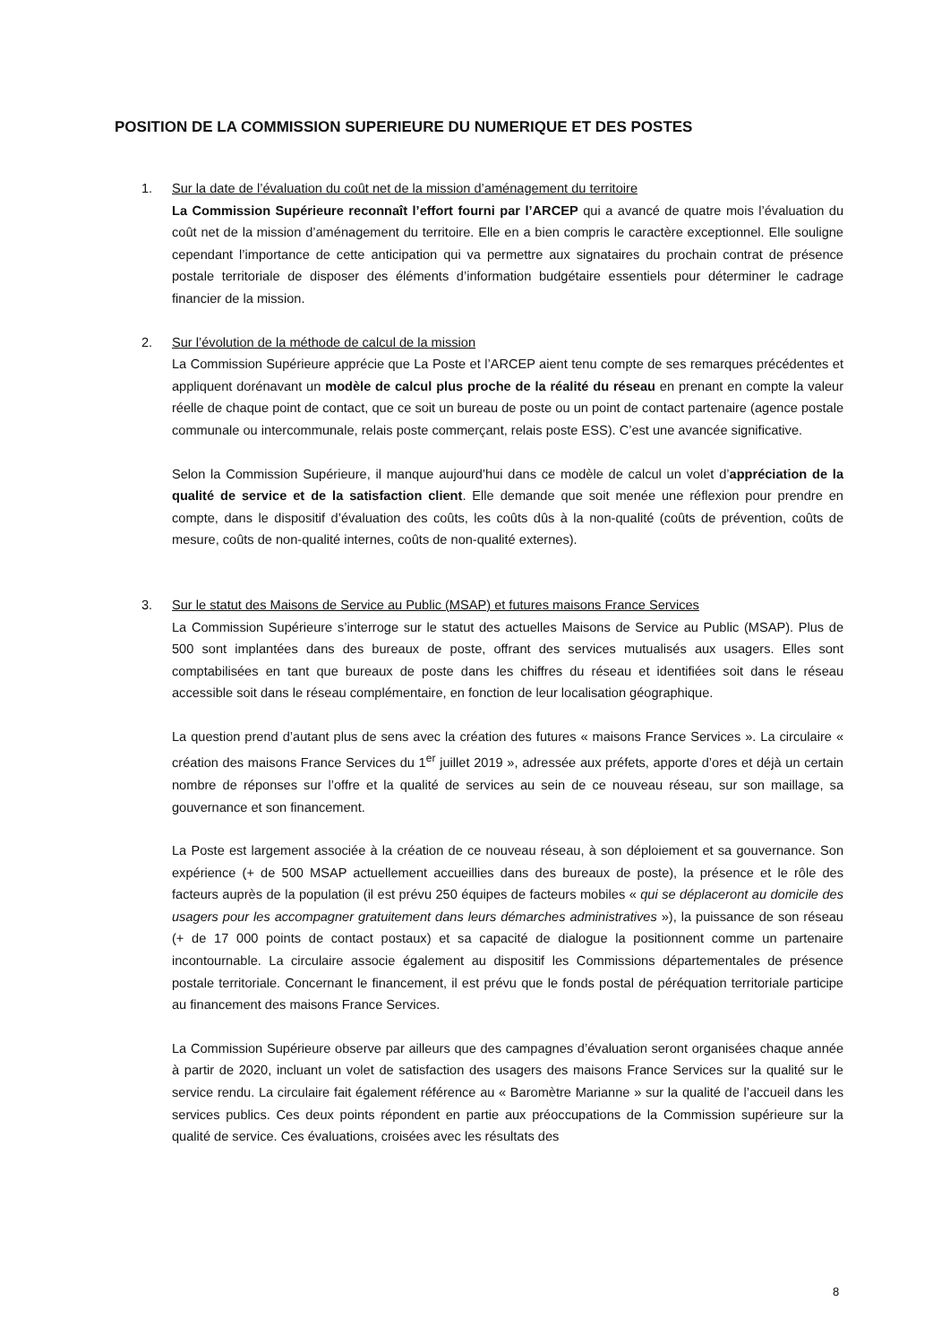POSITION DE LA COMMISSION SUPERIEURE DU NUMERIQUE ET DES POSTES
1. Sur la date de l’évaluation du coût net de la mission d’aménagement du territoire
La Commission Supérieure reconnaît l’effort fourni par l’ARCEP qui a avancé de quatre mois l’évaluation du coût net de la mission d’aménagement du territoire. Elle en a bien compris le caractère exceptionnel. Elle souligne cependant l’importance de cette anticipation qui va permettre aux signataires du prochain contrat de présence postale territoriale de disposer des éléments d’information budgétaire essentiels pour déterminer le cadrage financier de la mission.
2. Sur l’évolution de la méthode de calcul de la mission
La Commission Supérieure apprécie que La Poste et l’ARCEP aient tenu compte de ses remarques précédentes et appliquent dorénavant un modèle de calcul plus proche de la réalité du réseau en prenant en compte la valeur réelle de chaque point de contact, que ce soit un bureau de poste ou un point de contact partenaire (agence postale communale ou intercommunale, relais poste commerçant, relais poste ESS). C’est une avancée significative.
Selon la Commission Supérieure, il manque aujourd’hui dans ce modèle de calcul un volet d’appréciation de la qualité de service et de la satisfaction client. Elle demande que soit menée une réflexion pour prendre en compte, dans le dispositif d’évaluation des coûts, les coûts dûs à la non-qualité (coûts de prévention, coûts de mesure, coûts de non-qualité internes, coûts de non-qualité externes).
3. Sur le statut des Maisons de Service au Public (MSAP) et futures maisons France Services
La Commission Supérieure s’interroge sur le statut des actuelles Maisons de Service au Public (MSAP). Plus de 500 sont implantées dans des bureaux de poste, offrant des services mutualisés aux usagers. Elles sont comptabilisées en tant que bureaux de poste dans les chiffres du réseau et identifiées soit dans le réseau accessible soit dans le réseau complémentaire, en fonction de leur localisation géographique.
La question prend d’autant plus de sens avec la création des futures « maisons France Services ». La circulaire « création des maisons France Services du 1<sup>er</sup> juillet 2019 », adressée aux préfets, apporte d’ores et déjà un certain nombre de réponses sur l’offre et la qualité de services au sein de ce nouveau réseau, sur son maillage, sa gouvernance et son financement.
La Poste est largement associée à la création de ce nouveau réseau, à son déploiement et sa gouvernance. Son expérience (+ de 500 MSAP actuellement accueillies dans des bureaux de poste), la présence et le rôle des facteurs auprès de la population (il est prévu 250 équipes de facteurs mobiles « qui se déplaceront au domicile des usagers pour les accompagner gratuitement dans leurs démarches administratives »), la puissance de son réseau (+ de 17 000 points de contact postaux) et sa capacité de dialogue la positionnent comme un partenaire incontournable. La circulaire associe également au dispositif les Commissions départementales de présence postale territoriale. Concernant le financement, il est prévu que le fonds postal de péréquation territoriale participe au financement des maisons France Services.
La Commission Supérieure observe par ailleurs que des campagnes d’évaluation seront organisées chaque année à partir de 2020, incluant un volet de satisfaction des usagers des maisons France Services sur la qualité sur le service rendu. La circulaire fait également référence au « Baromètre Marianne » sur la qualité de l’accueil dans les services publics. Ces deux points répondent en partie aux préoccupations de la Commission supérieure sur la qualité de service. Ces évaluations, croisées avec les résultats des
8